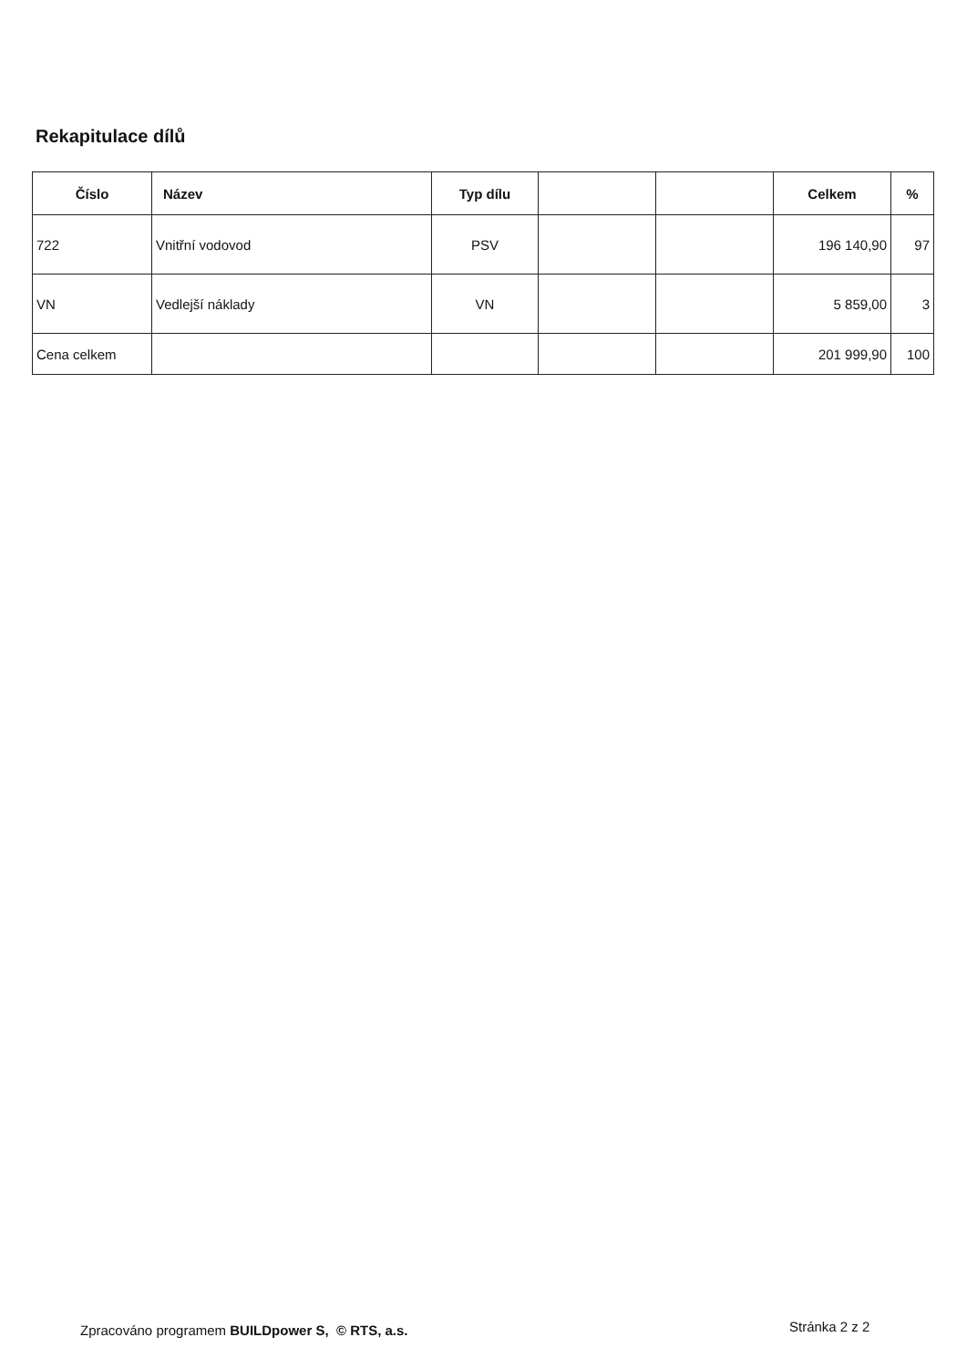Rekapitulace dílů
| Číslo | Název | Typ dílu | | | Celkem | % |
| --- | --- | --- | --- | --- | --- | --- |
| 722 | Vnitřní vodovod | PSV | | | 196 140,90 | 97 |
| VN | Vedlejší náklady | VN | | | 5 859,00 | 3 |
| Cena celkem | | | | | 201 999,90 | 100 |
Zpracováno programem BUILDpower S, © RTS, a.s.
Stránka 2 z 2